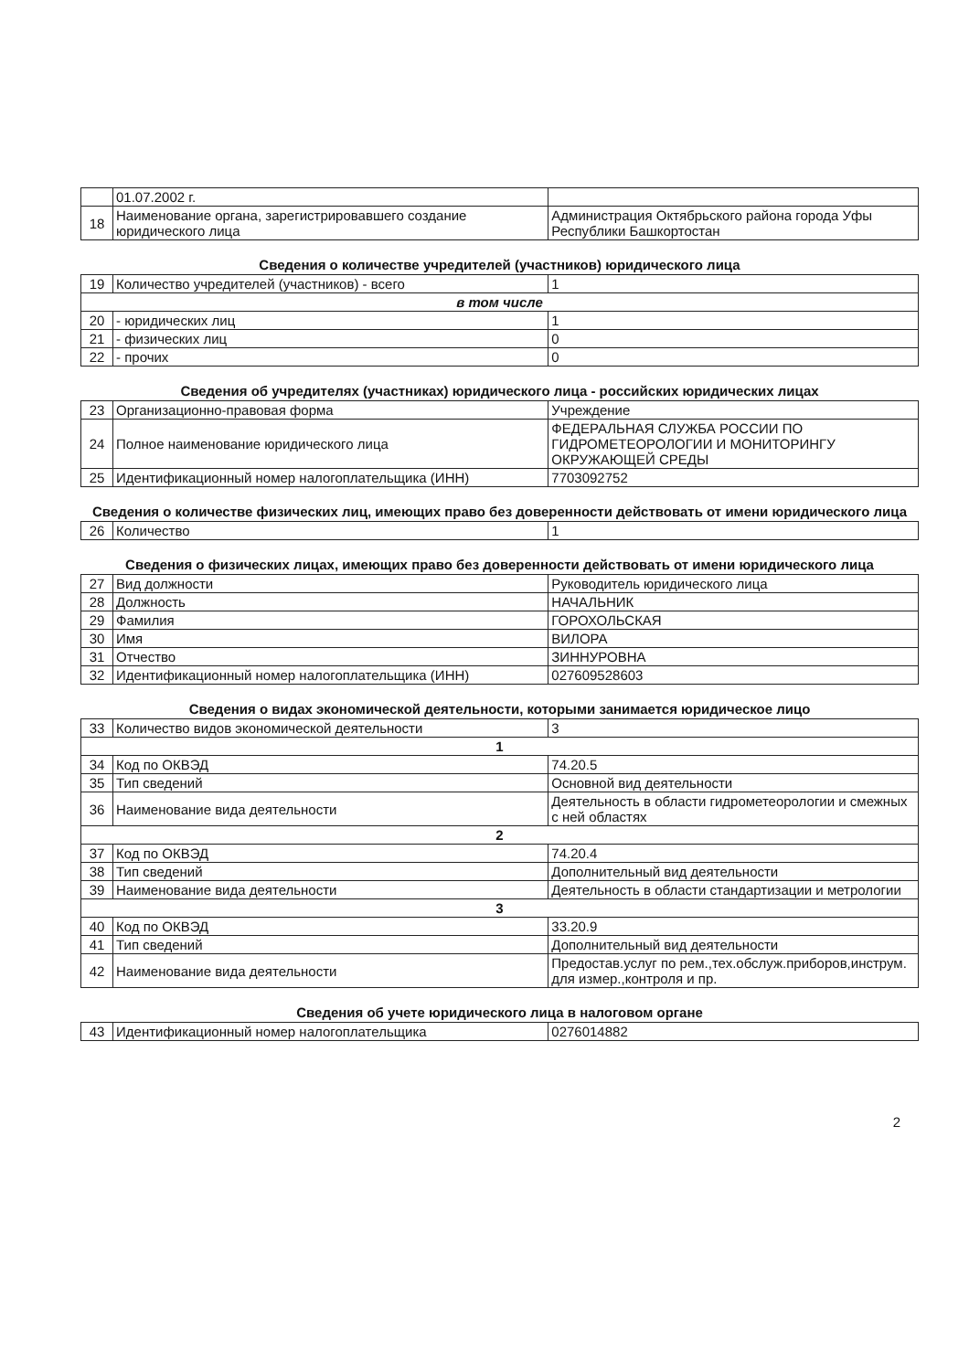| | 01.07.2002 г. | |
| 18 | Наименование органа, зарегистрировавшего создание юридического лица | Администрация Октябрьского района города Уфы Республики Башкортостан |
Сведения о количестве учредителей (участников) юридического лица
| 19 | Количество учредителей (участников) - всего | 1 |
| в том числе | | |
| 20 | - юридических лиц | 1 |
| 21 | - физических лиц | 0 |
| 22 | - прочих | 0 |
Сведения об учредителях (участниках) юридического лица - российских юридических лицах
| 23 | Организационно-правовая форма | Учреждение |
| 24 | Полное наименование юридического лица | ФЕДЕРАЛЬНАЯ СЛУЖБА РОССИИ ПО ГИДРОМЕТЕОРОЛОГИИ И МОНИТОРИНГУ ОКРУЖАЮЩЕЙ СРЕДЫ |
| 25 | Идентификационный номер налогоплательщика (ИНН) | 7703092752 |
Сведения о количестве физических лиц, имеющих право без доверенности действовать от имени юридического лица
| 26 | Количество | 1 |
Сведения о физических лицах, имеющих право без доверенности действовать от имени юридического лица
| 27 | Вид должности | Руководитель юридического лица |
| 28 | Должность | НАЧАЛЬНИК |
| 29 | Фамилия | ГОРОХОЛЬСКАЯ |
| 30 | Имя | ВИЛОРА |
| 31 | Отчество | ЗИННУРОВНА |
| 32 | Идентификационный номер налогоплательщика (ИНН) | 027609528603 |
Сведения о видах экономической деятельности, которыми занимается юридическое лицо
| 33 | Количество видов экономической деятельности | 3 |
| 1 | | |
| 34 | Код по ОКВЭД | 74.20.5 |
| 35 | Тип сведений | Основной вид деятельности |
| 36 | Наименование вида деятельности | Деятельность в области гидрометеорологии и смежных с ней областях |
| 2 | | |
| 37 | Код по ОКВЭД | 74.20.4 |
| 38 | Тип сведений | Дополнительный вид деятельности |
| 39 | Наименование вида деятельности | Деятельность в области стандартизации и метрологии |
| 3 | | |
| 40 | Код по ОКВЭД | 33.20.9 |
| 41 | Тип сведений | Дополнительный вид деятельности |
| 42 | Наименование вида деятельности | Предостав.услуг по рем.,тех.обслуж.приборов,инструм. для измер.,контроля и пр. |
Сведения об учете юридического лица в налоговом органе
| 43 | Идентификационный номер налогоплательщика | 0276014882 |
2